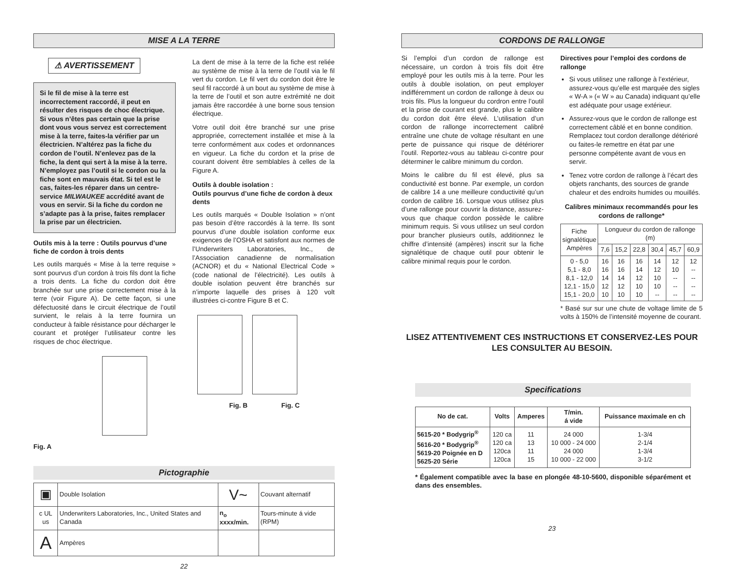MISE A LA TERRE
⚠ AVERTISSEMENT
Si le fil de mise à la terre est incorrectement raccordé, il peut en résulter des risques de choc électrique. Si vous n’êtes pas certain que la prise dont vous vous servez est correctement mise à la terre, faites-la vérifier par un électricien. N’altérez pas la fiche du cordon de l’outil. N’enlevez pas de la fiche, la dent qui sert à la mise à la terre. N’employez pas l’outil si le cordon ou la fiche sont en mauvais état. Si tel est le cas, faites-les réparer dans un centre-service MILWAUKEE accrédité avant de vous en servir. Si la fiche du cordon ne s’adapte pas à la prise, faites remplacer la prise par un électricien.
Outils mis à la terre : Outils pourvus d’une fiche de cordon à trois dents
Les outils marqués « Mise à la terre requise » sont pourvus d’un cordon à trois fils dont la fiche a trois dents. La fiche du cordon doit être branchée sur une prise correctement mise à la terre (voir Figure A). De cette façon, si une défectuosité dans le circuit électrique de l’outil survient, le relais à la terre fournira un conducteur à faible résistance pour décharger le courant et protéger l’utilisateur contre les risques de choc électrique.
Fig. A
La dent de mise à la terre de la fiche est reliée au système de mise à la terre de l’outil via le fil vert du cordon. Le fil vert du cordon doit être le seul fil raccordé à un bout au système de mise à la terre de l’outil et son autre extrémité ne doit jamais être raccordée à une borne sous tension électrique.
Votre outil doit être branché sur une prise appropriée, correctement installée et mise à la terre conformément aux codes et ordonnances en vigueur. La fiche du cordon et la prise de courant doivent être semblables à celles de la Figure A.
Outils à double isolation :
Outils pourvus d’une fiche de cordon à deux dents
Les outils marqués « Double Isolation » n’ont pas besoin d’être raccordés à la terre. Ils sont pourvus d’une double isolation conforme eux exigences de l’OSHA et satisfont aux normes de l’Underwriters Laboratories, Inc., de l’Association canadienne de normalisation (ACNOR) et du « National Electrical Code » (code national de l’électricité). Les outils à double isolation peuvent être branchés sur n’importe laquelle des prises à 120 volt illustrées ci-contre Figure B et C.
Fig. B Fig. C
Pictographie
| ▣ | Double Isolation | V~ | Couvant alternatif |
| c UL us | Underwriters Laboratories, Inc., United States and Canada | n<sub>o</sub> xxxx/min. | Tours-minute á vide (RPM) |
| A | Ampères | | |
22
CORDONS DE RALLONGE
Si l’emploi d’un cordon de rallonge est nécessaire, un cordon à trois fils doit être employé pour les outils mis à la terre. Pour les outils à double isolation, on peut employer indifféremment un cordon de rallonge à deux ou trois fils. Plus la longueur du cordron entre l’outil et la prise de courant est grande, plus le calibre du cordon doit être élevé. L’utilisation d’un cordon de rallonge incorrectement calibré entraîne une chute de voltage résultant en une perte de puissance qui risque de détériorer l’outil. Reportez-vous au tableau ci-contre pour déterminer le calibre minimum du cordon.
Moins le calibre du fil est élevé, plus sa conductivité est bonne. Par exemple, un cordon de calibre 14 a une meilleure conductivité qu’un cordon de calibre 16. Lorsque vous utilisez plus d’une rallonge pour couvrir la distance, assurez-vous que chaque cordon possède le calibre minimum requis. Si vous utilisez un seul cordon pour brancher plusieurs outils, additionnez le chiffre d’intensité (ampères) inscrit sur la fiche signalétique de chaque outil pour obtenir le calibre minimal requis pour le cordon.
Directives pour l’emploi des cordons de rallonge
Si vous utilisez une rallonge à l’extérieur, assurez-vous qu’elle est marquée des sigles « W-A » (« W » au Canada) indiquant qu’elle est adéquate pour usage extérieur.
Assurez-vous que le cordon de rallonge est correctement câblé et en bonne condition. Remplacez tout cordon derallonge détérioré ou faites-le remettre en état par une personne compétente avant de vous en servir.
Tenez votre cordon de rallonge à l’écart des objets ranchants, des sources de grande chaleur et des endroits humides ou mouillés.
Calibres minimaux recommandés pour les cordons de rallonge*
| Fiche signalétique Ampères | Longueur du cordon de rallonge (m) | | | | | |
| | 7,6 | 15,2 | 22,8 | 30,4 | 45,7 | 60,9 |
| 0 - 5,0 5,1 - 8,0 8,1 - 12,0 12,1 - 15,0 15,1 - 20,0 | 16 16 14 12 10 | 16 16 14 12 10 | 16 14 12 10 10 | 14 12 10 10 -- | 12 10 -- -- -- | 12 -- -- -- -- |
* Basé sur sur une chute de voltage limite de 5 volts à 150% de l’intensité moyenne de courant.
LISEZ ATTENTIVEMENT CES INSTRUCTIONS ET CONSERVEZ-LES POUR LES CONSULTER AU BESOIN.
Specifications
| No de cat. | Volts | Amperes | T/min. á vide | Puissance maximale en ch |
| --- | --- | --- | --- | --- |
| 5615-20 * Bodygrip<sup>®</sup> 5616-20 * Bodygrip<sup>®</sup> 5619-20 Poignée en D 5625-20 Série | 120 ca 120 ca 120ca 120ca | 11 13 11 15 | 24 000 10 000 - 24 000 24 000 10 000 - 22 000 | 1-3/4 2-1/4 1-3/4 3-1/2 |
* Également compatible avec la base en plongée 48-10-5600, disponible séparément et dans des ensembles.
23